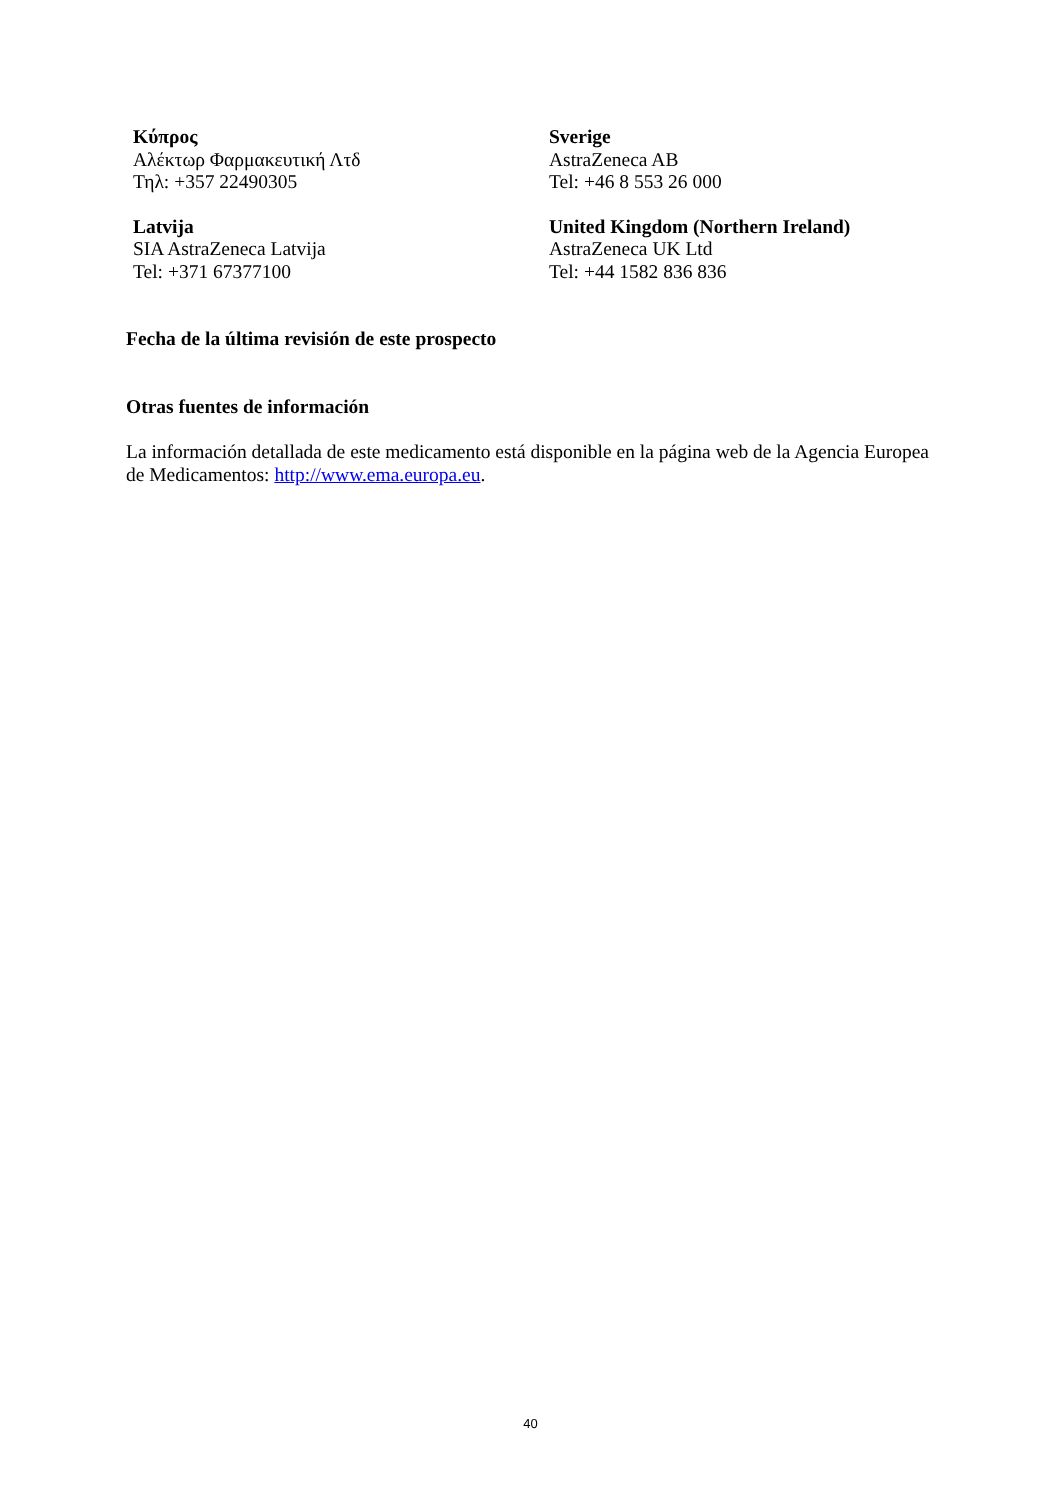Κύπρος
Αλέκτωρ Φαρμακευτική Λτδ
Τηλ: +357 22490305
Sverige
AstraZeneca AB
Tel: +46 8 553 26 000
Latvija
SIA AstraZeneca Latvija
Tel: +371 67377100
United Kingdom (Northern Ireland)
AstraZeneca UK Ltd
Tel: +44 1582 836 836
Fecha de la última revisión de este prospecto
Otras fuentes de información
La información detallada de este medicamento está disponible en la página web de la Agencia Europea de Medicamentos: http://www.ema.europa.eu.
40